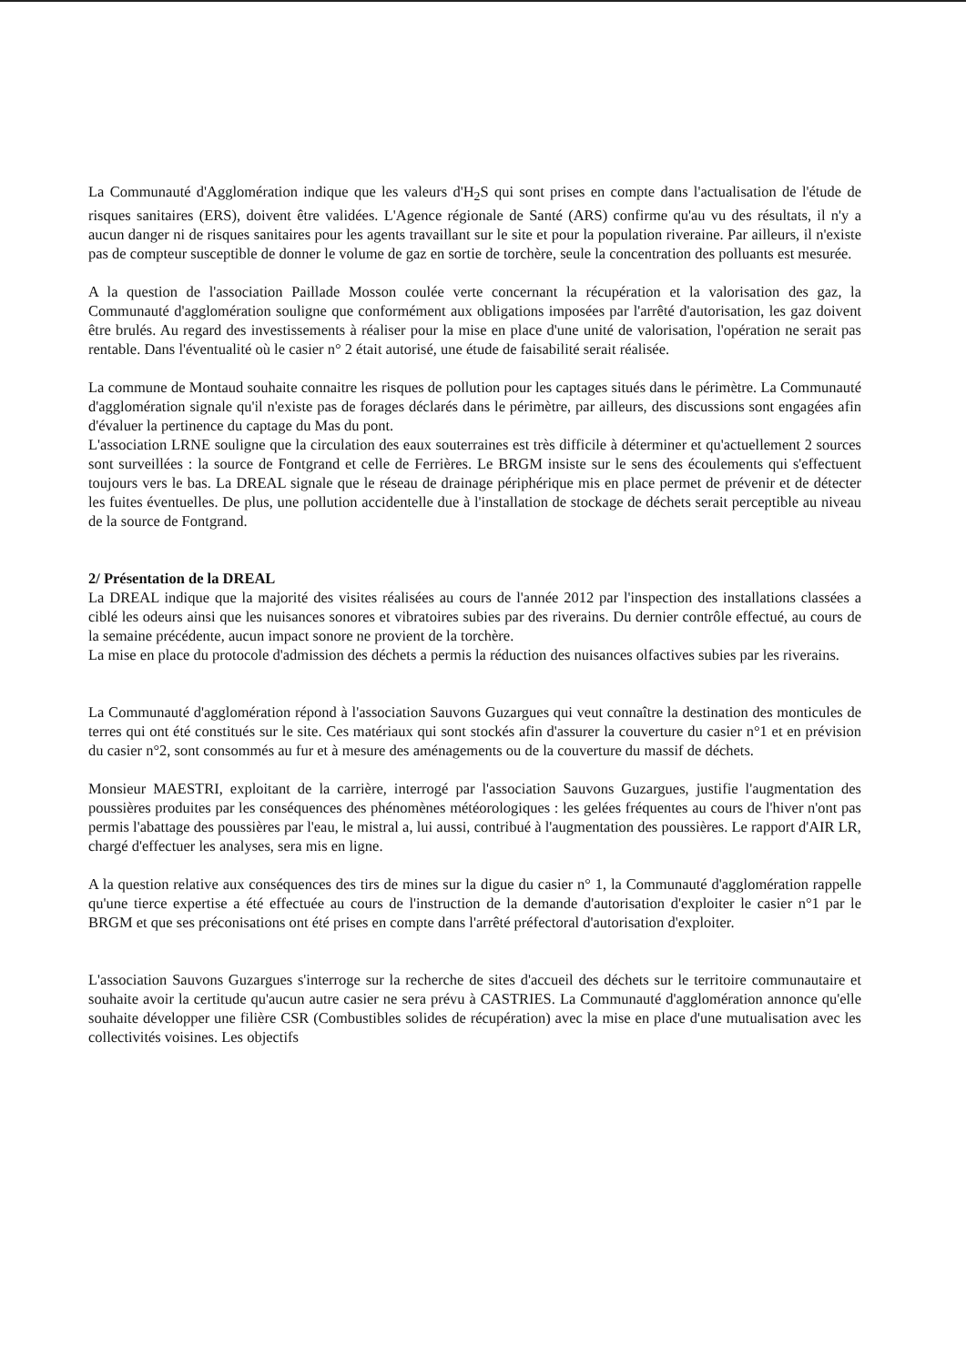La Communauté d'Agglomération indique que les valeurs d'H<sub>2</sub>S qui sont prises en compte dans l'actualisation de l'étude de risques sanitaires (ERS), doivent être validées. L'Agence régionale de Santé (ARS) confirme qu'au vu des résultats, il n'y a aucun danger ni de risques sanitaires pour les agents travaillant sur le site et pour la population riveraine. Par ailleurs, il n'existe pas de compteur susceptible de donner le volume de gaz en sortie de torchère, seule la concentration des polluants est mesurée.
A la question de l'association Paillade Mosson coulée verte concernant la récupération et la valorisation des gaz, la Communauté d'agglomération souligne que conformément aux obligations imposées par l'arrêté d'autorisation, les gaz doivent être brulés. Au regard des investissements à réaliser pour la mise en place d'une unité de valorisation, l'opération ne serait pas rentable. Dans l'éventualité où le casier n° 2 était autorisé, une étude de faisabilité serait réalisée.
La commune de Montaud souhaite connaitre les risques de pollution pour les captages situés dans le périmètre. La Communauté d'agglomération signale qu'il n'existe pas de forages déclarés dans le périmètre, par ailleurs, des discussions sont engagées afin d'évaluer la pertinence du captage du Mas du pont.
L'association LRNE souligne que la circulation des eaux souterraines est très difficile à déterminer et qu'actuellement 2 sources sont surveillées : la source de Fontgrand et celle de Ferrières. Le BRGM insiste sur le sens des écoulements qui s'effectuent toujours vers le bas. La DREAL signale que le réseau de drainage périphérique mis en place permet de prévenir et de détecter les fuites éventuelles. De plus, une pollution accidentelle due à l'installation de stockage de déchets serait perceptible au niveau de la source de Fontgrand.
2/ Présentation de la DREAL
La DREAL indique que la majorité des visites réalisées au cours de l'année 2012 par l'inspection des installations classées a ciblé les odeurs ainsi que les nuisances sonores et vibratoires subies par des riverains. Du dernier contrôle effectué, au cours de la semaine précédente, aucun impact sonore ne provient de la torchère.
La mise en place du protocole d'admission des déchets a permis la réduction des nuisances olfactives subies par les riverains.
La Communauté d'agglomération répond à l'association Sauvons Guzargues qui veut connaître la destination des monticules de terres qui ont été constitués sur le site. Ces matériaux qui sont stockés afin d'assurer la couverture du casier n°1 et en prévision du casier n°2, sont consommés au fur et à mesure des aménagements ou de la couverture du massif de déchets.
Monsieur MAESTRI, exploitant de la carrière, interrogé par l'association Sauvons Guzargues, justifie l'augmentation des poussières produites par les conséquences des phénomènes météorologiques : les gelées fréquentes au cours de l'hiver n'ont pas permis l'abattage des poussières par l'eau, le mistral a, lui aussi, contribué à l'augmentation des poussières. Le rapport d'AIR LR, chargé d'effectuer les analyses, sera mis en ligne.
A la question relative aux conséquences des tirs de mines sur la digue du casier n° 1, la Communauté d'agglomération rappelle qu'une tierce expertise a été effectuée au cours de l'instruction de la demande d'autorisation d'exploiter le casier n°1 par le BRGM et que ses préconisations ont été prises en compte dans l'arrêté préfectoral d'autorisation d'exploiter.
L'association Sauvons Guzargues s'interroge sur la recherche de sites d'accueil des déchets sur le territoire communautaire et souhaite avoir la certitude qu'aucun autre casier ne sera prévu à CASTRIES. La Communauté d'agglomération annonce qu'elle souhaite développer une filière CSR (Combustibles solides de récupération) avec la mise en place d'une mutualisation avec les collectivités voisines. Les objectifs